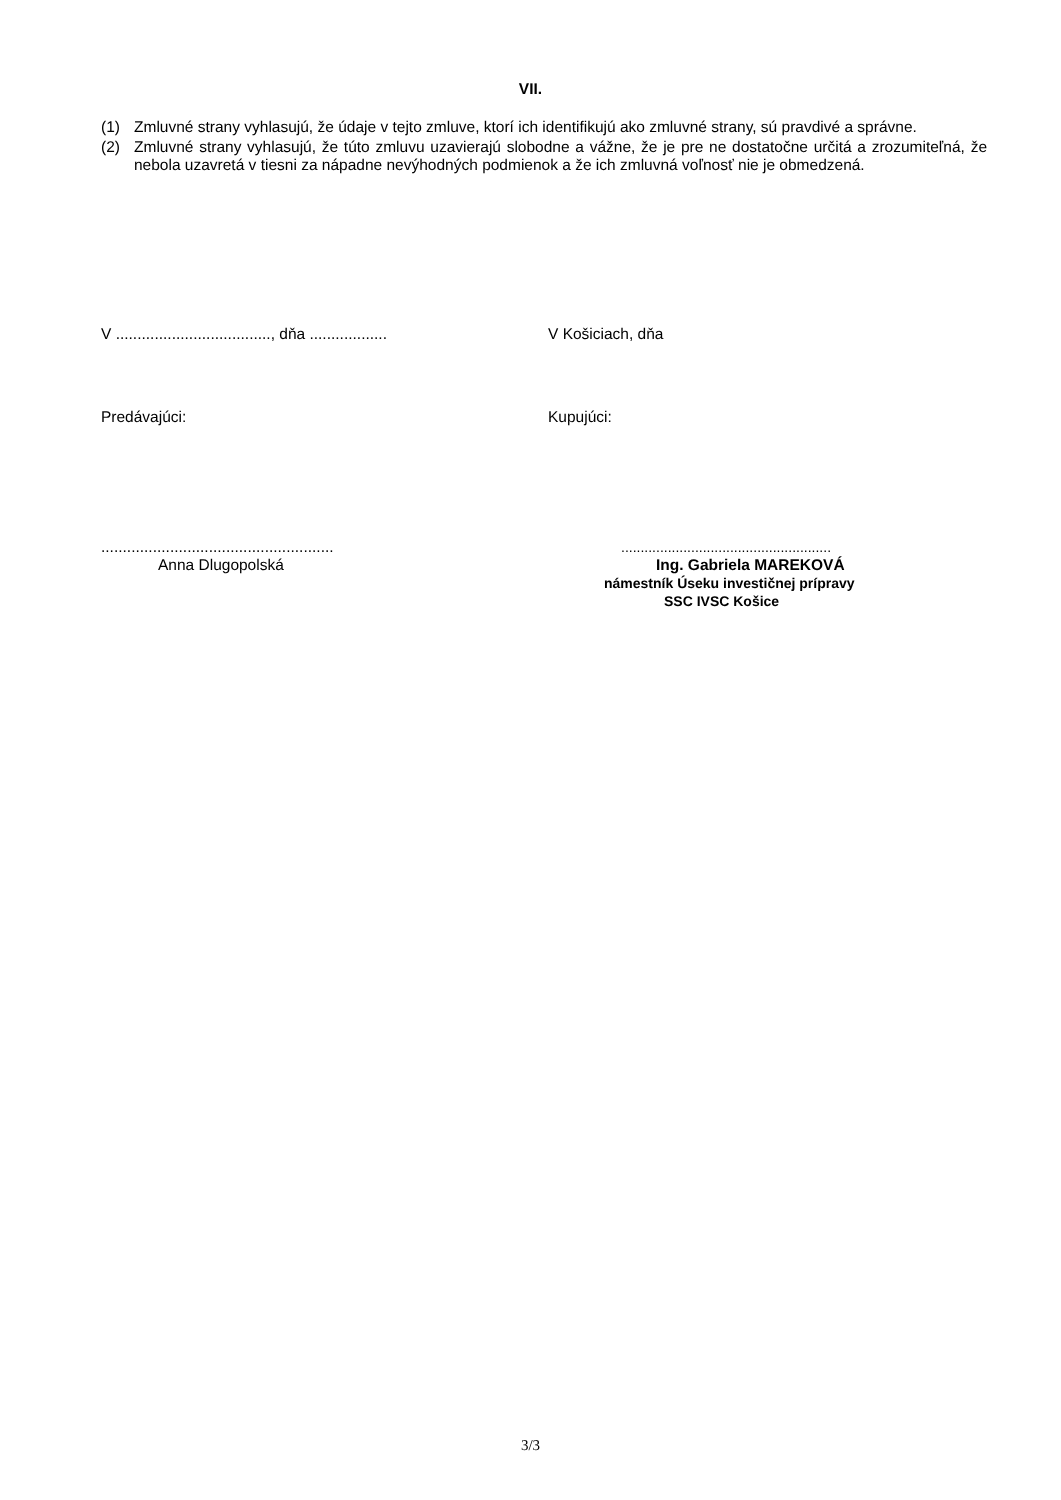VII.
(1) Zmluvné strany vyhlasujú, že údaje v tejto zmluve, ktorí ich identifikujú ako zmluvné strany, sú pravdivé a správne.
(2) Zmluvné strany vyhlasujú, že túto zmluvu uzavierajú slobodne a vážne, že je pre ne dostatočne určitá a zrozumiteľná, že nebola uzavretá v tiesni za nápadne nevýhodných podmienok a že ich zmluvná voľnosť nie je obmedzená.
V ...................................., dňa ..................
V Košiciach, dňa
Predávajúci: Kupujúci:
......................................................
Anna Dlugopolská
......................................................
Ing. Gabriela MAREKOVÁ
námestník Úseku investičnej prípravy
SSC IVSC Košice
3/3